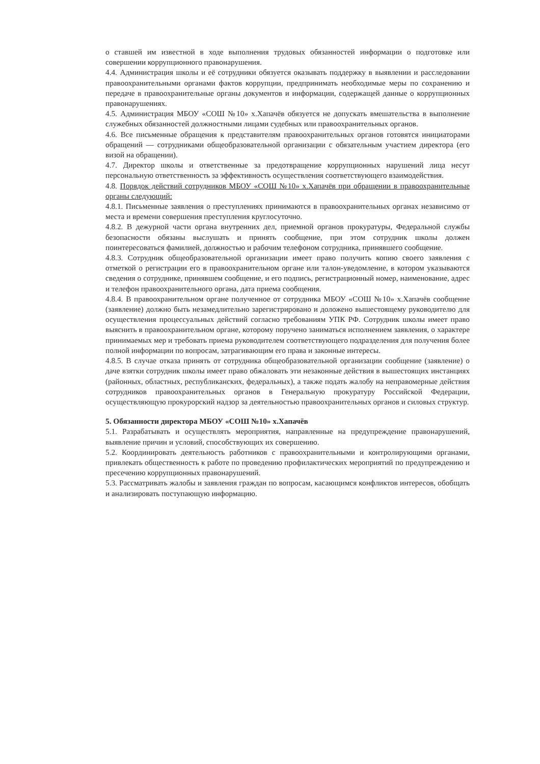о ставшей им известной в ходе выполнения трудовых обязанностей информации о подготовке или совершении коррупционного правонарушения.
4.4. Администрация школы и её сотрудники обязуется оказывать поддержку в выявлении и расследовании правоохранительными органами фактов коррупции, предпринимать необходимые меры по сохранению и передаче в правоохранительные органы документов и информации, содержащей данные о коррупционных правонарушениях.
4.5. Администрация МБОУ «СОШ №10» х.Хапачёв обязуется не допускать вмешательства в выполнение служебных обязанностей должностными лицами судебных или правоохранительных органов.
4.6. Все письменные обращения к представителям правоохранительных органов готовятся инициаторами обращений — сотрудниками общеобразовательной организации с обязательным участием директора (его визой на обращении).
4.7. Директор школы и ответственные за предотвращение коррупционных нарушений лица несут персональную ответственность за эффективность осуществления соответствующего взаимодействия.
4.8. Порядок действий сотрудников МБОУ «СОШ №10» х.Хапачёв при обращении в правоохранительные органы следующий:
4.8.1. Письменные заявления о преступлениях принимаются в правоохранительных органах независимо от места и времени совершения преступления круглосуточно.
4.8.2. В дежурной части органа внутренних дел, приемной органов прокуратуры, Федеральной службы безопасности обязаны выслушать и принять сообщение, при этом сотрудник школы должен поинтересоваться фамилией, должностью и рабочим телефоном сотрудника, принявшего сообщение.
4.8.3. Сотрудник общеобразовательной организации имеет право получить копию своего заявления с отметкой о регистрации его в правоохранительном органе или талон-уведомление, в котором указываются сведения о сотруднике, принявшем сообщение, и его подпись, регистрационный номер, наименование, адрес и телефон правоохранительного органа, дата приема сообщения.
4.8.4. В правоохранительном органе полученное от сотрудника МБОУ «СОШ №10» х.Хапачёв сообщение (заявление) должно быть незамедлительно зарегистрировано и доложено вышестоящему руководителю для осуществления процессуальных действий согласно требованиям УПК РФ. Сотрудник школы имеет право выяснить в правоохранительном органе, которому поручено заниматься исполнением заявления, о характере принимаемых мер и требовать приема руководителем соответствующего подразделения для получения более полной информации по вопросам, затрагивающим его права и законные интересы.
4.8.5. В случае отказа принять от сотрудника общеобразовательной организации сообщение (заявление) о даче взятки сотрудник школы имеет право обжаловать эти незаконные действия в вышестоящих инстанциях (районных, областных, республиканских, федеральных), а также подать жалобу на неправомерные действия сотрудников правоохранительных органов в Генеральную прокуратуру Российской Федерации, осуществляющую прокурорский надзор за деятельностью правоохранительных органов и силовых структур.
5. Обязанности директора МБОУ «СОШ №10» х.Хапачёв
5.1. Разрабатывать и осуществлять мероприятия, направленные на предупреждение правонарушений, выявление причин и условий, способствующих их совершению.
5.2. Координировать деятельность работников с правоохранительными и контролирующими органами, привлекать общественность к работе по проведению профилактических мероприятий по предупреждению и пресечению коррупционных правонарушений.
5.3. Рассматривать жалобы и заявления граждан по вопросам, касающимся конфликтов интересов, обобщать и анализировать поступающую информацию.